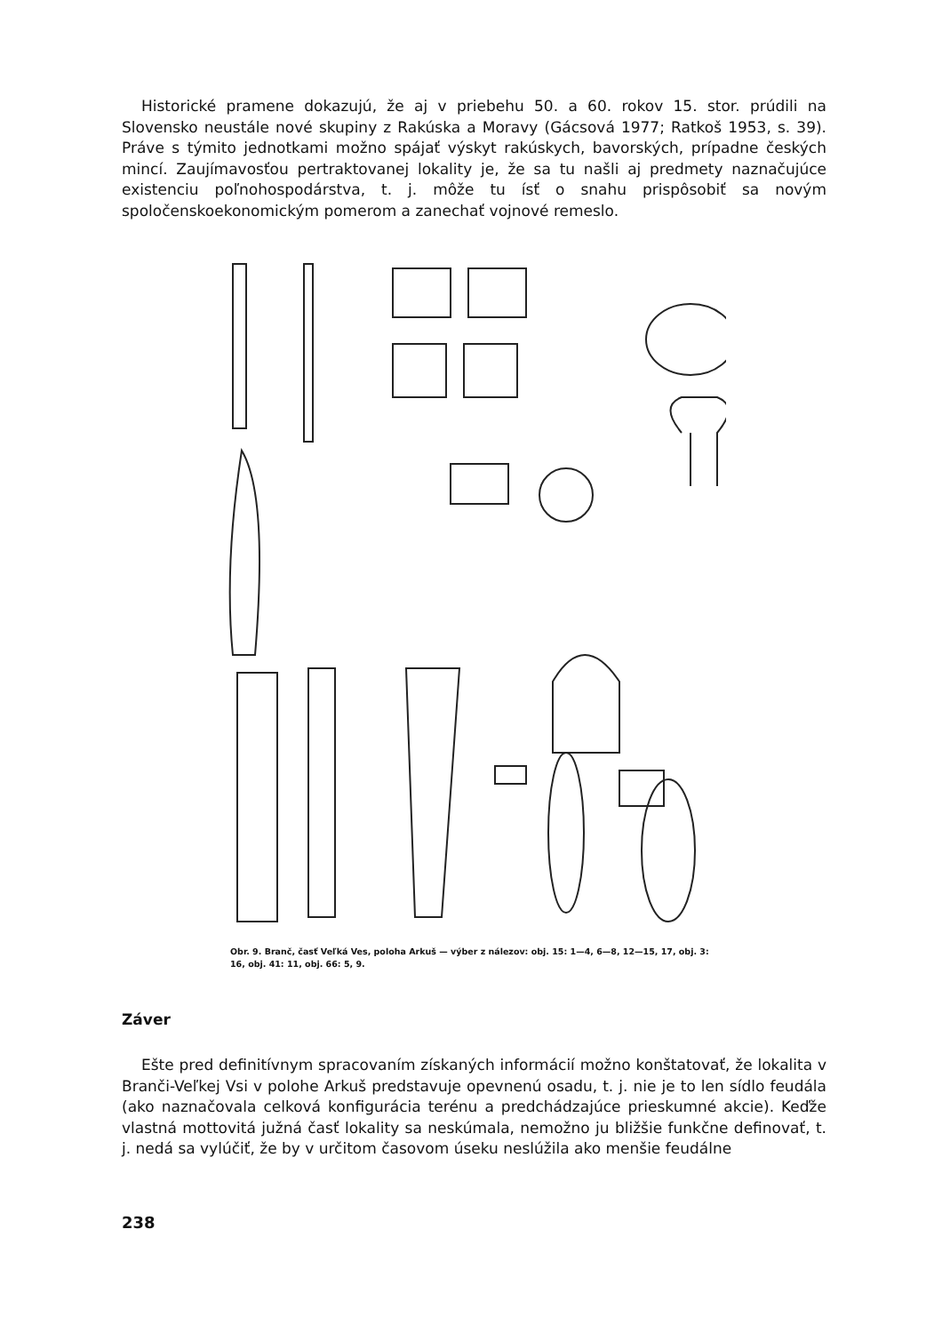Historické pramene dokazujú, že aj v priebehu 50. a 60. rokov 15. stor. prúdili na Slovensko neustále nové skupiny z Rakúska a Moravy (Gácsová 1977; Ratkoš 1953, s. 39). Práve s týmito jednotkami možno spájať výskyt rakúskych, bavorských, prípadne českých mincí. Zaujímavosťou pertraktovanej lokality je, že sa tu našli aj predmety naznačujúce existenciu poľnohospodárstva, t. j. môže tu ísť o snahu prispôsobiť sa novým spoločenskoekonomickým pomerom a zanechať vojnové remeslo.
Obr. 9. Branč, časť Veľká Ves, poloha Arkuš — výber z nálezov: obj. 15: 1—4, 6—8, 12—15, 17, obj. 3: 16, obj. 41: 11, obj. 66: 5, 9.
Záver
Ešte pred definitívnym spracovaním získaných informácií možno konštatovať, že lokalita v Branči-Veľkej Vsi v polohe Arkuš predstavuje opevnenú osadu, t. j. nie je to len sídlo feudála (ako naznačovala celková konfigurácia terénu a predchádzajúce prieskumné akcie). Keďže vlastná mottovitá južná časť lokality sa neskúmala, nemožno ju bližšie funkčne definovať, t. j. nedá sa vylúčiť, že by v určitom časovom úseku neslúžila ako menšie feudálne
238